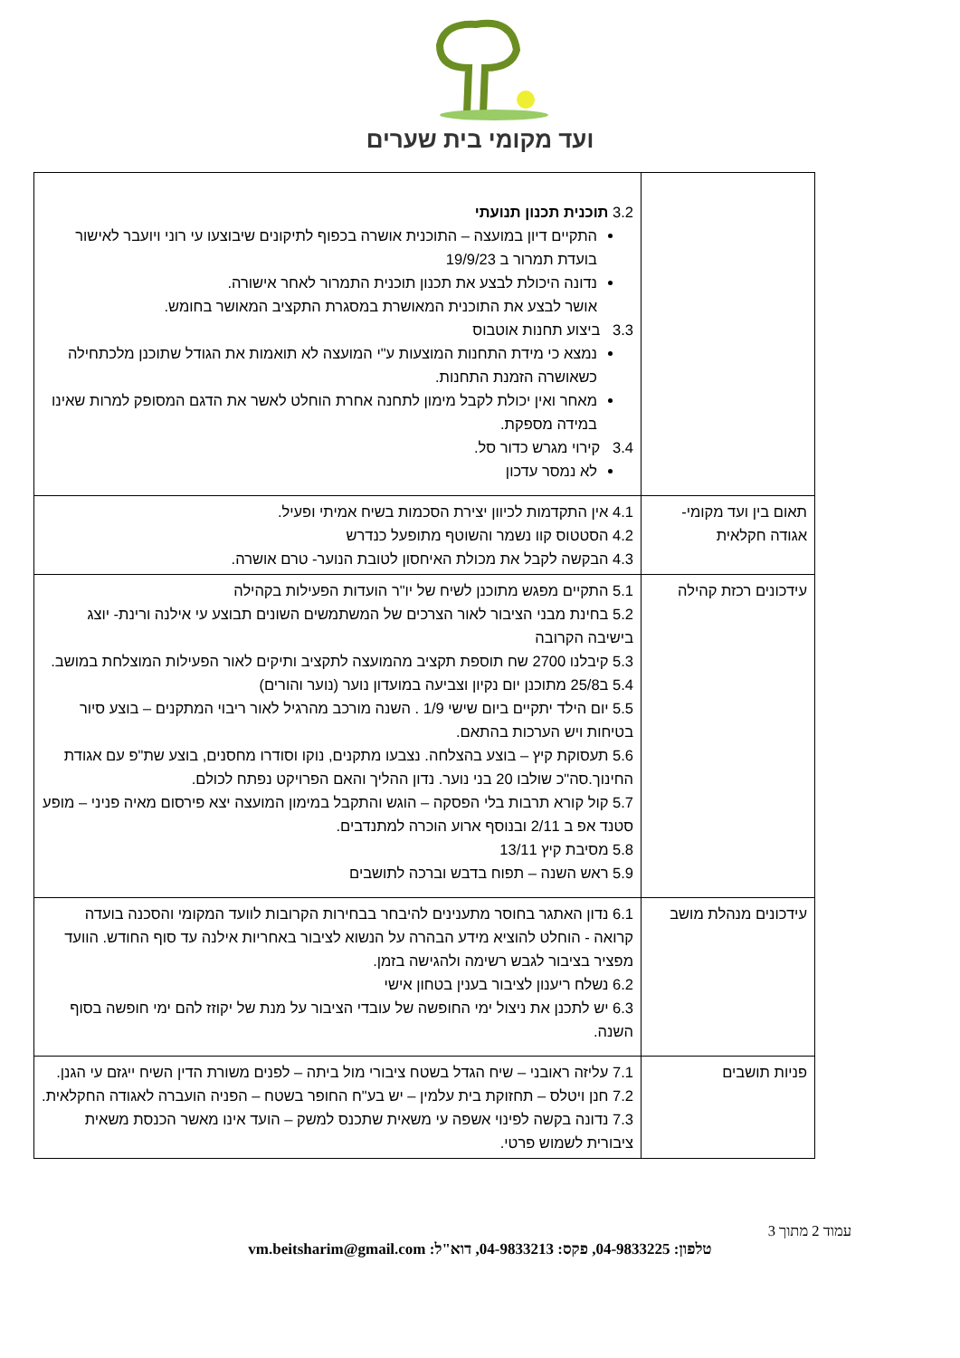ועד מקומי בית שערים
| | 3.2 תוכנית תכנון תנועתי התקיים דיון במועצה – התוכנית אושרה בכפוף לתיקונים שיבוצעו עי רוני ויועבר לאישור בועדת תמרור ב 19/9/23 נדונה היכולת לבצע את תכנון תוכנית התמרור לאחר אישורה. אושר לבצע את התוכנית המאושרת במסגרת התקציב המאושר בחומש. 3.3 ביצוע תחנות אוטבוס נמצא כי מידת התחנות המוצעות ע"י המועצה לא תואמות את הגודל שתוכנן מלכתחילה כשאושרה הזמנת התחנות. מאחר ואין יכולת לקבל מימון לתחנה אחרת הוחלט לאשר את הדגם המסופק למרות שאינו במידה מספקת. 3.4 קירוי מגרש כדור סל. לא נמסר עדכון |
| תאום בין ועד מקומי- אגודה חקלאית | 4.1 אין התקדמות לכיוון יצירת הסכמות בשיח אמיתי ופעיל. 4.2 הסטטוס קוו נשמר והשוטף מתופעל כנדרש 4.3 הבקשה לקבל את מכולת האיחסון לטובת הנוער- טרם אושרה. |
| עידכונים רכזת קהילה | 5.1 התקיים מפגש מתוכנן לשיח של יו"ר הועדות הפעילות בקהילה 5.2 בחינת מבני הציבור לאור הצרכים של המשתמשים השונים תבוצע עי אילנה ורינת- יוצג בישיבה הקרובה 5.3 קיבלנו 2700 שח תוספת תקציב מהמועצה לתקציב ותיקים לאור הפעילות המוצלחת במושב. 5.4 ב25/8 מתוכנן יום נקיון וצביעה במועדון נוער (נוער והורים) 5.5 יום הילד יתקיים ביום שישי 1/9 . השנה מורכב מהרגיל לאור ריבוי המתקנים – בוצע סיור בטיחות ויש הערכות בהתאם. 5.6 תעסוקת קיץ – בוצע בהצלחה. נצבעו מתקנים, נוקו וסודרו מחסנים, בוצע שת"פ עם אגודת החינוך.סה"כ שולבו 20 בני נוער. נדון ההליך והאם הפרויקט נפתח לכולם. 5.7 קול קורא תרבות בלי הפסקה – הוגש והתקבל במימון המועצה יצא פירסום מאיה פניני – מופע סטנד אפ ב 2/11 ובנוסף ארוע הוכרה למתנדבים. 5.8 מסיבת קיץ 13/11 5.9 ראש השנה – תפוח בדבש וברכה לתושבים |
| עידכונים מנהלת מושב | 6.1 נדון האתגר בחוסר מתענינים להיבחר בבחירות הקרובות לוועד המקומי והסכנה בועדה קרואה - הוחלט להוציא מידע הבהרה על הנשוא לציבור באחריות אילנה עד סוף החודש. הוועד מפציר בציבור לגבש רשימה ולהגישה בזמן. 6.2 נשלח ריענון לציבור בענין בטחון אישי 6.3 יש לתכנן את ניצול ימי החופשה של עובדי הציבור על מנת של יקוזז להם ימי חופשה בסוף השנה. |
| פניות תושבים | 7.1 עליזה ראובני – שיח הגדל בשטח ציבורי מול ביתה – לפנים משורת הדין השיח ייגזם עי הגנן. 7.2 חנן ויטלס – תחזוקת בית עלמין – יש בע"ח החופר בשטח – הפניה הועברה לאגודה החקלאית. 7.3 נדונה בקשה לפינוי אשפה עי משאית שתכנס למשק – הועד אינו מאשר הכנסת משאית ציבורית לשמוש פרטי. |
עמוד 2 מתוך 3
טלפון: 04-9833225, פקס: 04-9833213, דוא"ל: vm.beitsharim@gmail.com